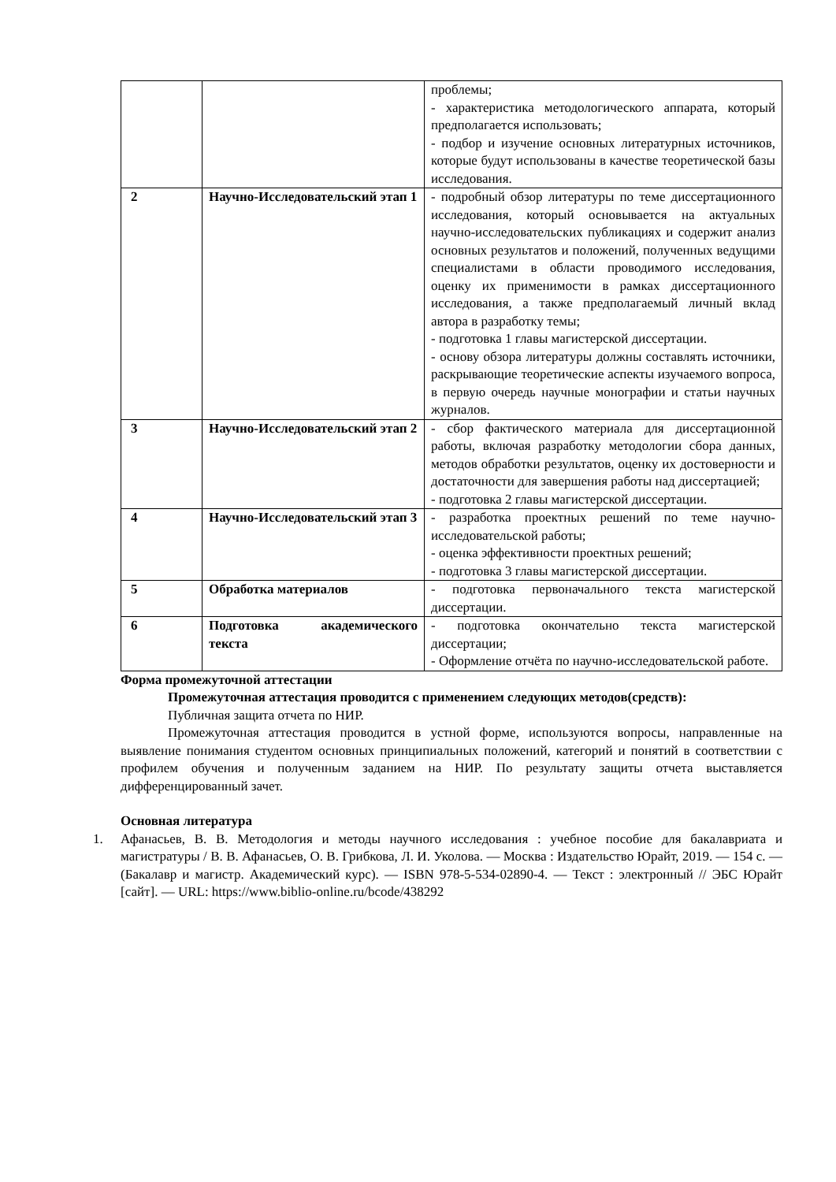| | | проблемы; - характеристика методологического аппарата, который предполагается использовать; - подбор и изучение основных литературных источников, которые будут использованы в качестве теоретической базы исследования. |
| 2 | Научно-Исследовательский этап 1 | - подробный обзор литературы по теме диссертационного исследования, который основывается на актуальных научно-исследовательских публикациях и содержит анализ основных результатов и положений, полученных ведущими специалистами в области проводимого исследования, оценку их применимости в рамках диссертационного исследования, а также предполагаемый личный вклад автора в разработку темы; - подготовка 1 главы магистерской диссертации. - основу обзора литературы должны составлять источники, раскрывающие теоретические аспекты изучаемого вопроса, в первую очередь научные монографии и статьи научных журналов. |
| 3 | Научно-Исследовательский этап 2 | - сбор фактического материала для диссертационной работы, включая разработку методологии сбора данных, методов обработки результатов, оценку их достоверности и достаточности для завершения работы над диссертацией; - подготовка 2 главы магистерской диссертации. |
| 4 | Научно-Исследовательский этап 3 | - разработка проектных решений по теме научно-исследовательской работы; - оценка эффективности проектных решений; - подготовка 3 главы магистерской диссертации. |
| 5 | Обработка материалов | - подготовка первоначального текста магистерской диссертации. |
| 6 | Подготовка академического текста | - подготовка окончательно текста магистерской диссертации; - Оформление отчёта по научно-исследовательской работе. |
Форма промежуточной аттестации
Промежуточная аттестация проводится с применением следующих методов(средств):
Публичная защита отчета по НИР.
Промежуточная аттестация проводится в устной форме, используются вопросы, направленные на выявление понимания студентом основных принципиальных положений, категорий и понятий в соответствии с профилем обучения и полученным заданием на НИР. По результату защиты отчета выставляется дифференцированный зачет.
Основная литература
1. Афанасьев, В. В. Методология и методы научного исследования : учебное пособие для бакалавриата и магистратуры / В. В. Афанасьев, О. В. Грибкова, Л. И. Уколова. — Москва : Издательство Юрайт, 2019. — 154 с. — (Бакалавр и магистр. Академический курс). — ISBN 978-5-534-02890-4. — Текст : электронный // ЭБС Юрайт [сайт]. — URL: https://www.biblio-online.ru/bcode/438292